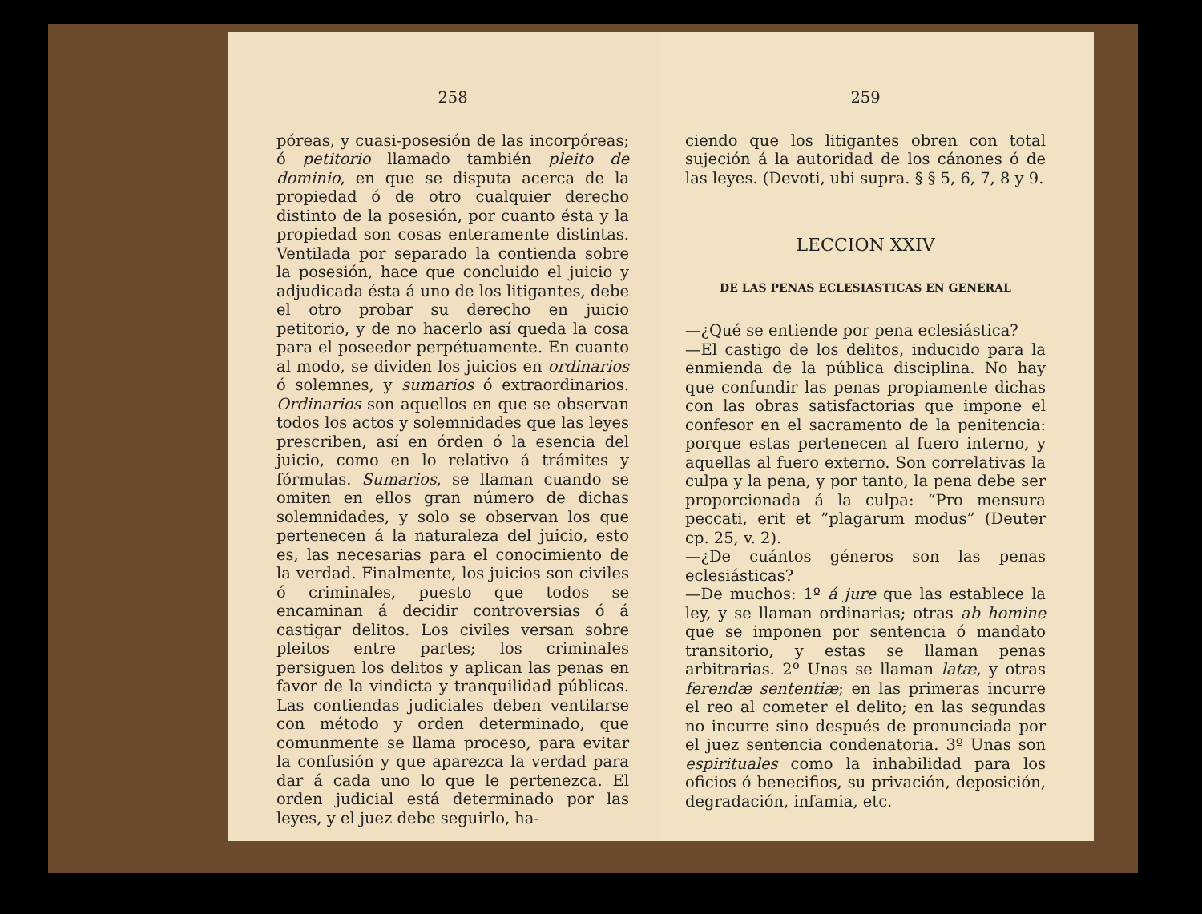258
póreas, y cuasi-posesión de las incorpóreas; ó petitorio llamado también pleito de dominio, en que se disputa acerca de la propiedad ó de otro cualquier derecho distinto de la posesión, por cuanto ésta y la propiedad son cosas enteramente distintas. Ventilada por separado la contienda sobre la posesión, hace que concluido el juicio y adjudicada ésta á uno de los litigantes, debe el otro probar su derecho en juicio petitorio, y de no hacerlo así queda la cosa para el poseedor perpétuamente. En cuanto al modo, se dividen los juicios en ordinarios ó solemnes, y sumarios ó extraordinarios. Ordinarios son aquellos en que se observan todos los actos y solemnidades que las leyes prescriben, así en órden ó la esencia del juicio, como en lo relativo á trámites y fórmulas. Sumarios, se llaman cuando se omiten en ellos gran número de dichas solemnidades, y solo se observan los que pertenecen á la naturaleza del juicio, esto es, las necesarias para el conocimiento de la verdad. Finalmente, los juicios son civiles ó criminales, puesto que todos se encaminan á decidir controversias ó á castigar delitos. Los civiles versan sobre pleitos entre partes; los criminales persiguen los delitos y aplican las penas en favor de la vindicta y tranquilidad públicas. Las contiendas judiciales deben ventilarse con método y orden determinado, que comunmente se llama proceso, para evitar la confusión y que aparezca la verdad para dar á cada uno lo que le pertenezca. El orden judicial está determinado por las leyes, y el juez debe seguirlo, ha-
259
ciendo que los litigantes obren con total sujeción á la autoridad de los cánones ó de las leyes. (Devoti, ubi supra. § § 5, 6, 7, 8 y 9.
LECCION XXIV
DE LAS PENAS ECLESIASTICAS EN GENERAL
—¿Qué se entiende por pena eclesiástica?
—El castigo de los delitos, inducido para la enmienda de la pública disciplina. No hay que confundir las penas propiamente dichas con las obras satisfactorias que impone el confesor en el sacramento de la penitencia: porque estas pertenecen al fuero interno, y aquellas al fuero externo. Son correlativas la culpa y la pena, y por tanto, la pena debe ser proporcionada á la culpa: “Pro mensura peccati, erit et ”plagarum modus” (Deuter cp. 25, v. 2).
—¿De cuántos géneros son las penas eclesiásticas?
—De muchos: 1º á jure que las establece la ley, y se llaman ordinarias; otras ab homine que se imponen por sentencia ó mandato transitorio, y estas se llaman penas arbitrarias. 2º Unas se llaman latæ, y otras ferendæ sententiæ; en las primeras incurre el reo al cometer el delito; en las segundas no incurre sino después de pronunciada por el juez sentencia condenatoria. 3º Unas son espirituales como la inhabilidad para los oficios ó benecifios, su privación, deposición, degradación, infamia, etc.